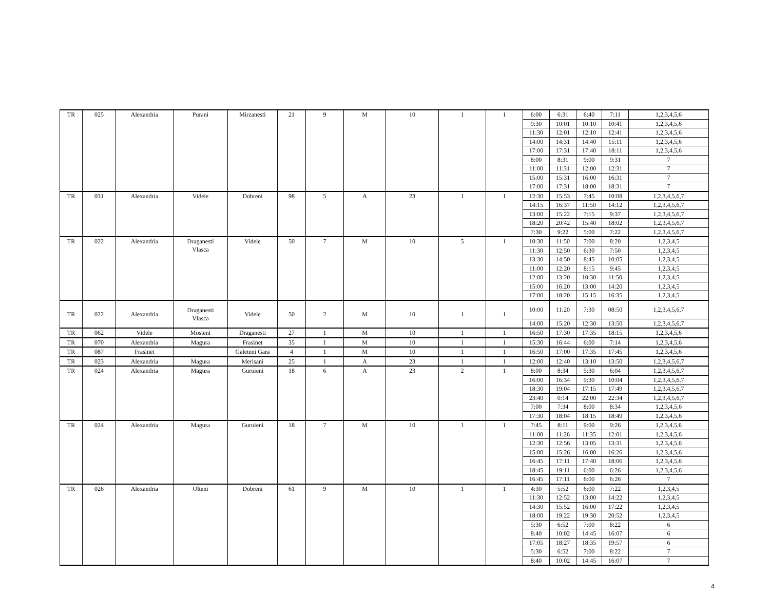| TR | 025 | Alexandria | Purani | Mirzanesti | 21 | 9 | M | 10 | 1 | 1 | 6:00 | 6:31 | 6:40 | 7:11 | 1,2,3,4,5,6 |
| | | | | | | | | | | | 9:30 | 10:01 | 10:10 | 10:41 | 1,2,3,4,5,6 |
| | | | | | | | | | | | 11:30 | 12:01 | 12:10 | 12:41 | 1,2,3,4,5,6 |
| | | | | | | | | | | | 14:00 | 14:31 | 14:40 | 15:11 | 1,2,3,4,5,6 |
| | | | | | | | | | | | 17:00 | 17:31 | 17:40 | 18:11 | 1,2,3,4,5,6 |
| | | | | | | | | | | | 8:00 | 8:31 | 9:00 | 9:31 | 7 |
| | | | | | | | | | | | 11:00 | 11:31 | 12:00 | 12:31 | 7 |
| | | | | | | | | | | | 15:00 | 15:31 | 16:00 | 16:31 | 7 |
| | | | | | | | | | | | 17:00 | 17:31 | 18:00 | 18:31 | 7 |
| TR | 031 | Alexandria | Videle | Dobreni | 98 | 5 | A | 23 | 1 | 1 | 12:30 | 15:53 | 7:45 | 10:08 | 1,2,3,4,5,6,7 |
| | | | | | | | | | | | 14:15 | 16:37 | 11:50 | 14:12 | 1,2,3,4,5,6,7 |
| | | | | | | | | | | | 13:00 | 15:22 | 7:15 | 9:37 | 1,2,3,4,5,6,7 |
| | | | | | | | | | | | 18:20 | 20:42 | 15:40 | 18:02 | 1,2,3,4,5,6,7 |
| | | | | | | | | | | | 7:30 | 9:22 | 5:00 | 7:22 | 1,2,3,4,5,6,7 |
| TR | 022 | Alexandria | Draganesti Vlasca | Videle | 50 | 7 | M | 10 | 5 | 1 | 10:30 | 11:50 | 7:00 | 8:20 | 1,2,3,4,5 |
| | | | | | | | | | | | 11:30 | 12:50 | 6:30 | 7:50 | 1,2,3,4,5 |
| | | | | | | | | | | | 13:30 | 14:50 | 8:45 | 10:05 | 1,2,3,4,5 |
| | | | | | | | | | | | 11:00 | 12:20 | 8:15 | 9:45 | 1,2,3,4,5 |
| | | | | | | | | | | | 12:00 | 13:20 | 10:30 | 11:50 | 1,2,3,4,5 |
| | | | | | | | | | | | 15:00 | 16:20 | 13:00 | 14:20 | 1,2,3,4,5 |
| | | | | | | | | | | | 17:00 | 18:20 | 15:15 | 16:35 | 1,2,3,4,5 |
| TR | 022 | Alexandria | Draganesti Vlasca | Videle | 50 | 2 | M | 10 | 1 | 1 | 10:00 | 11:20 | 7:30 | 08:50 | 1,2,3,4,5,6,7 |
| | | | | | | | | | | | 14:00 | 15:20 | 12:30 | 13:50 | 1,2,3,4,5,6,7 |
| TR | 062 | Videle | Mosteni | Draganesti | 27 | 1 | M | 10 | 1 | 1 | 16:50 | 17:30 | 17:35 | 18:15 | 1,2,3,4,5,6 |
| TR | 070 | Alexandria | Magura | Frasinet | 35 | 1 | M | 10 | 1 | 1 | 15:30 | 16:44 | 6:00 | 7:14 | 1,2,3,4,5,6 |
| TR | 087 | Frasinet | | Galeteni Gara | 4 | 1 | M | 10 | 1 | 1 | 16:50 | 17:00 | 17:35 | 17:45 | 1,2,3,4,5,6 |
| TR | 023 | Alexandria | Magura | Merisani | 25 | 1 | A | 23 | 1 | 1 | 12:00 | 12:40 | 13:10 | 13:50 | 1,2,3,4,5,6,7 |
| TR | 024 | Alexandria | Magura | Guruieni | 18 | 6 | A | 23 | 2 | 1 | 8:00 | 8:34 | 5:30 | 6:04 | 1,2,3,4,5,6,7 |
| | | | | | | | | | | | 16:00 | 16:34 | 9:30 | 10:04 | 1,2,3,4,5,6,7 |
| | | | | | | | | | | | 18:30 | 19:04 | 17:15 | 17:49 | 1,2,3,4,5,6,7 |
| | | | | | | | | | | | 23:40 | 0:14 | 22:00 | 22:34 | 1,2,3,4,5,6,7 |
| | | | | | | | | | | | 7:00 | 7:34 | 8:00 | 8:34 | 1,2,3,4,5,6 |
| | | | | | | | | | | | 17:30 | 18:04 | 18:15 | 18:49 | 1,2,3,4,5,6 |
| TR | 024 | Alexandria | Magura | Guruieni | 18 | 7 | M | 10 | 1 | 1 | 7:45 | 8:11 | 9:00 | 9:26 | 1,2,3,4,5,6 |
| | | | | | | | | | | | 11:00 | 11:26 | 11:35 | 12:01 | 1,2,3,4,5,6 |
| | | | | | | | | | | | 12:30 | 12:56 | 13:05 | 13:31 | 1,2,3,4,5,6 |
| | | | | | | | | | | | 15:00 | 15:26 | 16:00 | 16:26 | 1,2,3,4,5,6 |
| | | | | | | | | | | | 16:45 | 17:11 | 17:40 | 18:06 | 1,2,3,4,5,6 |
| | | | | | | | | | | | 18:45 | 19:11 | 6:00 | 6:26 | 1,2,3,4,5,6 |
| | | | | | | | | | | | 16:45 | 17:11 | 6:00 | 6:26 | 7 |
| TR | 026 | Alexandria | Olteni | Dobreni | 61 | 9 | M | 10 | 1 | 1 | 4:30 | 5:52 | 6:00 | 7:22 | 1,2,3,4,5 |
| | | | | | | | | | | | 11:30 | 12:52 | 13:00 | 14:22 | 1,2,3,4,5 |
| | | | | | | | | | | | 14:30 | 15:52 | 16:00 | 17:22 | 1,2,3,4,5 |
| | | | | | | | | | | | 18:00 | 19:22 | 19:30 | 20:52 | 1,2,3,4,5 |
| | | | | | | | | | | | 5:30 | 6:52 | 7:00 | 8:22 | 6 |
| | | | | | | | | | | | 8:40 | 10:02 | 14:45 | 16:07 | 6 |
| | | | | | | | | | | | 17:05 | 18:27 | 18:35 | 19:57 | 6 |
| | | | | | | | | | | | 5:30 | 6:52 | 7:00 | 8:22 | 7 |
| | | | | | | | | | | | 8:40 | 10:02 | 14:45 | 16:07 | 7 |
4